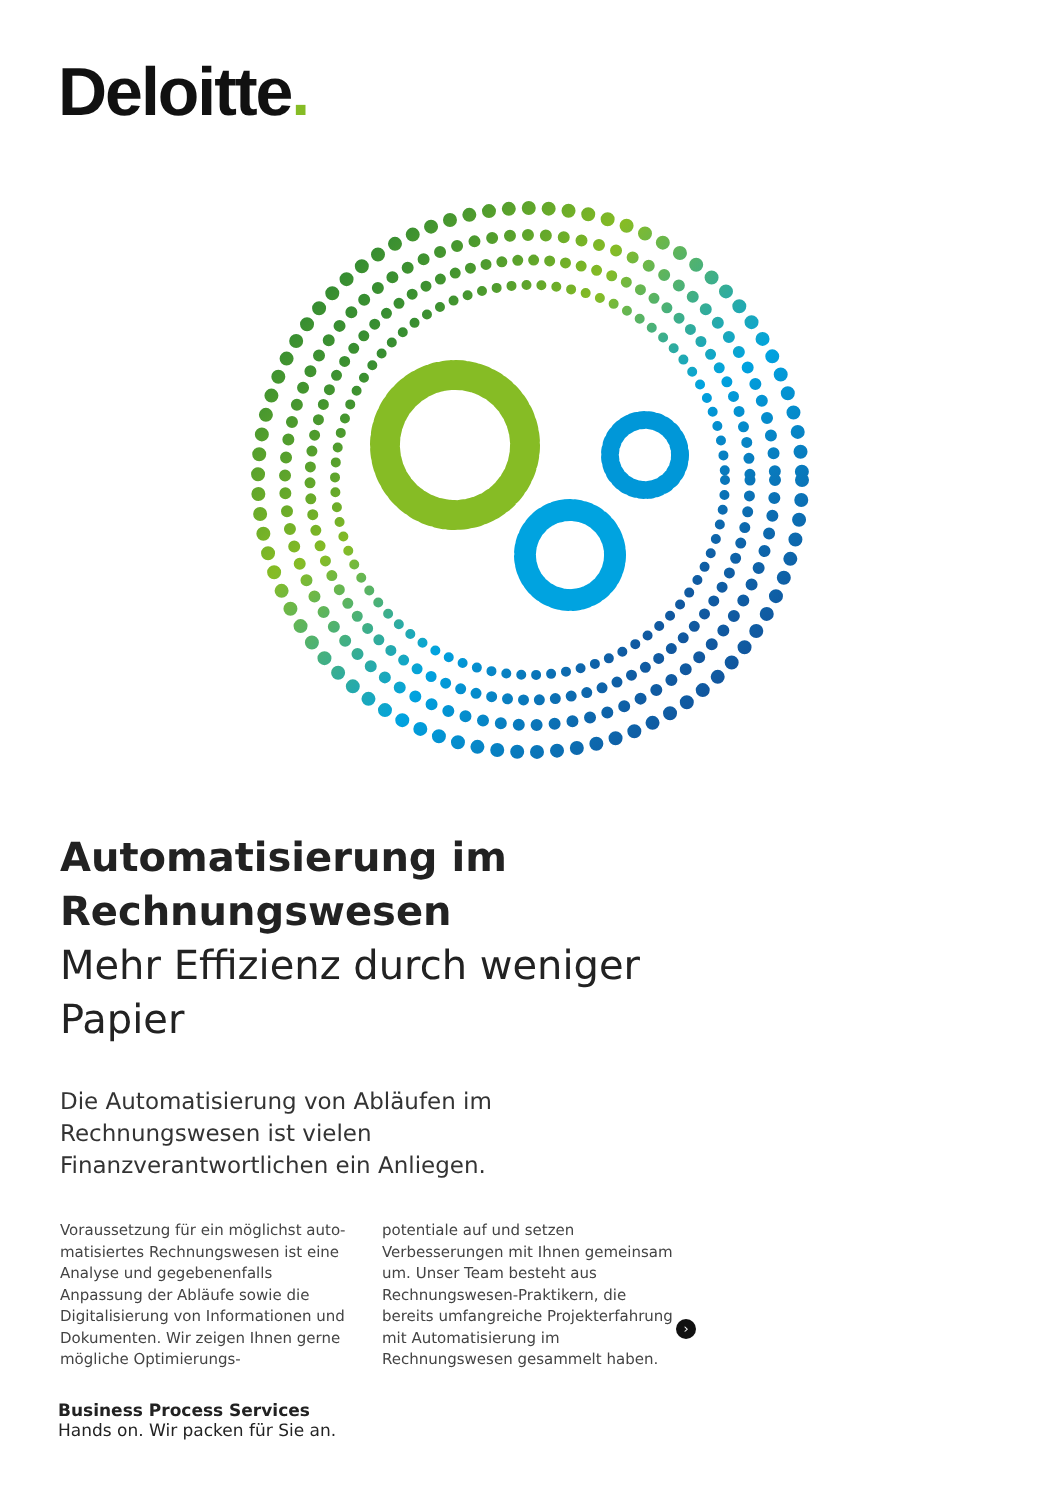Deloitte.
Automatisierung im Rechnungswesen
Mehr Effizienz durch weniger Papier
Die Automatisierung von Abläufen im Rechnungs­wesen ist vielen Finanzverantwortlichen ein Anliegen.
Voraussetzung für ein möglichst auto­matisiertes Rechnungswesen ist eine Analyse und gegebenenfalls Anpassung der Abläufe sowie die Digitalisierung von Informationen und Dokumenten. Wir zeigen Ihnen gerne mögliche Optimierungs-
potentiale auf und setzen Verbesserungen mit Ihnen gemeinsam um. Unser Team besteht aus Rechnungswesen-Praktikern, die bereits umfangreiche Projekterfahrung mit Automatisierung im Rechnungswesen gesammelt haben.
›
Business Process Services
Hands on. Wir packen für Sie an.